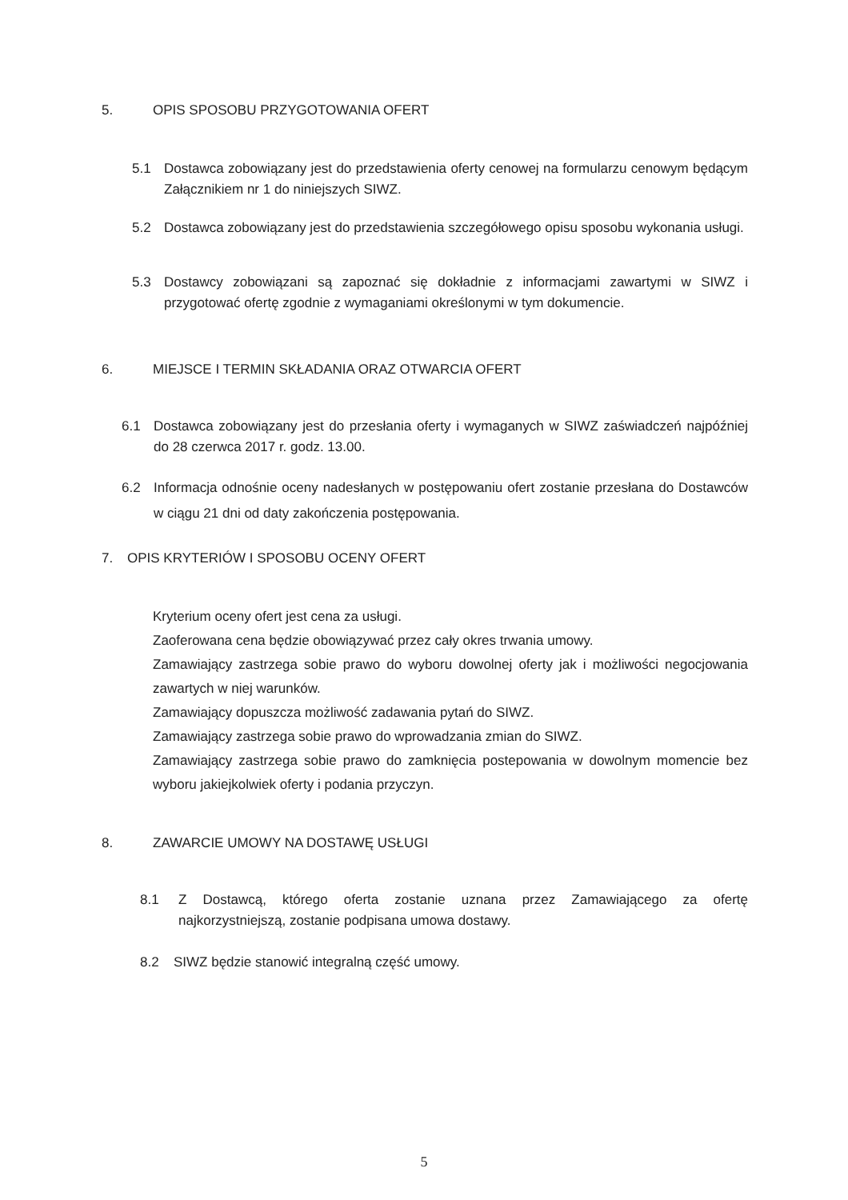5. OPIS SPOSOBU PRZYGOTOWANIA OFERT
5.1 Dostawca zobowiązany jest do przedstawienia oferty cenowej na formularzu cenowym będącym Załącznikiem nr 1 do niniejszych SIWZ.
5.2 Dostawca zobowiązany jest do przedstawienia szczegółowego opisu sposobu wykonania usługi.
5.3 Dostawcy zobowiązani są zapoznać się dokładnie z informacjami zawartymi w SIWZ i przygotować ofertę zgodnie z wymaganiami określonymi w tym dokumencie.
6. MIEJSCE I TERMIN SKŁADANIA ORAZ OTWARCIA OFERT
6.1 Dostawca zobowiązany jest do przesłania oferty i wymaganych w SIWZ zaświadczeń najpóźniej do 28 czerwca 2017 r. godz. 13.00.
6.2 Informacja odnośnie oceny nadesłanych w postępowaniu ofert zostanie przesłana do Dostawców w ciągu 21 dni od daty zakończenia postępowania.
7. OPIS KRYTERIÓW I SPOSOBU OCENY OFERT
Kryterium oceny ofert jest cena za usługi.
Zaoferowana cena będzie obowiązywać przez cały okres trwania umowy.
Zamawiający zastrzega sobie prawo do wyboru dowolnej oferty jak i możliwości negocjowania zawartych w niej warunków.
Zamawiający dopuszcza możliwość zadawania pytań do SIWZ.
Zamawiający zastrzega sobie prawo do wprowadzania zmian do SIWZ.
Zamawiający zastrzega sobie prawo do zamknięcia postepowania w dowolnym momencie bez wyboru jakiejkolwiek oferty i podania przyczyn.
8. ZAWARCIE UMOWY NA DOSTAWĘ USŁUGI
8.1 Z Dostawcą, którego oferta zostanie uznana przez Zamawiającego za ofertę najkorzystniejszą, zostanie podpisana umowa dostawy.
8.2 SIWZ będzie stanowić integralną część umowy.
5